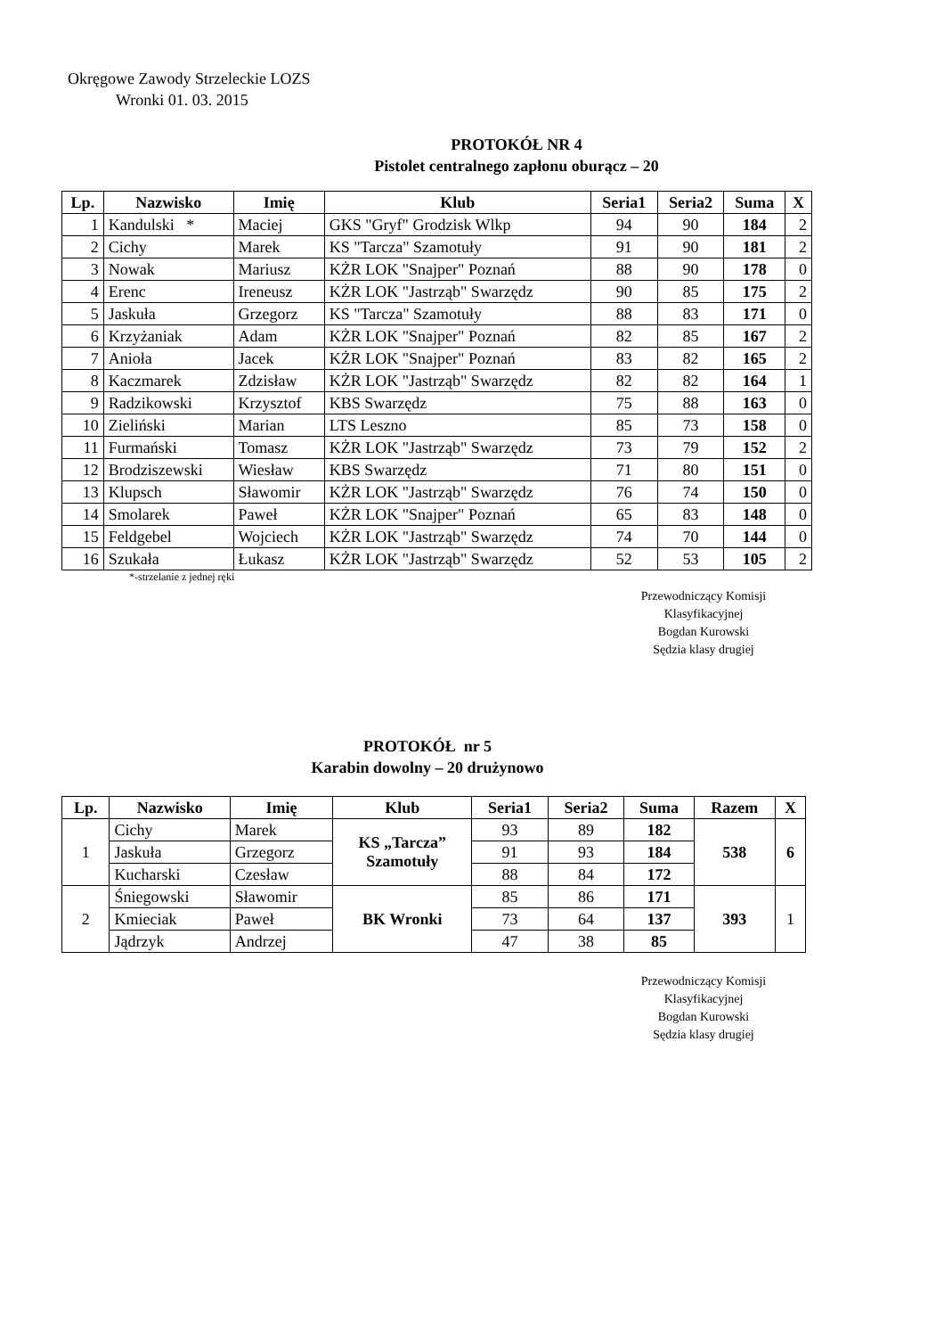Okręgowe Zawody Strzeleckie LOZS
Wronki 01. 03. 2015
PROTOKÓŁ NR 4
Pistolet centralnego zapłonu oburącz – 20
| Lp. | Nazwisko | Imię | Klub | Seria1 | Seria2 | Suma | X |
| --- | --- | --- | --- | --- | --- | --- | --- |
| 1 | Kandulski * | Maciej | GKS "Gryf" Grodzisk Wlkp | 94 | 90 | 184 | 2 |
| 2 | Cichy | Marek | KS "Tarcza" Szamotuły | 91 | 90 | 181 | 2 |
| 3 | Nowak | Mariusz | KŻR LOK "Snajper" Poznań | 88 | 90 | 178 | 0 |
| 4 | Erenc | Ireneusz | KŻR LOK "Jastrząb" Swarzędz | 90 | 85 | 175 | 2 |
| 5 | Jaskuła | Grzegorz | KS "Tarcza" Szamotuły | 88 | 83 | 171 | 0 |
| 6 | Krzyżaniak | Adam | KŻR LOK "Snajper" Poznań | 82 | 85 | 167 | 2 |
| 7 | Anioła | Jacek | KŻR LOK "Snajper" Poznań | 83 | 82 | 165 | 2 |
| 8 | Kaczmarek | Zdzisław | KŻR LOK "Jastrząb" Swarzędz | 82 | 82 | 164 | 1 |
| 9 | Radzikowski | Krzysztof | KBS Swarzędz | 75 | 88 | 163 | 0 |
| 10 | Zieliński | Marian | LTS Leszno | 85 | 73 | 158 | 0 |
| 11 | Furmański | Tomasz | KŻR LOK "Jastrząb" Swarzędz | 73 | 79 | 152 | 2 |
| 12 | Brodziszewski | Wiesław | KBS Swarzędz | 71 | 80 | 151 | 0 |
| 13 | Klupsch | Sławomir | KŻR LOK "Jastrząb" Swarzędz | 76 | 74 | 150 | 0 |
| 14 | Smolarek | Paweł | KŻR LOK "Snajper" Poznań | 65 | 83 | 148 | 0 |
| 15 | Feldgebel | Wojciech | KŻR LOK "Jastrząb" Swarzędz | 74 | 70 | 144 | 0 |
| 16 | Szukała | Łukasz | KŻR LOK "Jastrząb" Swarzędz | 52 | 53 | 105 | 2 |
*-strzelanie z jednej ręki
Przewodniczący Komisji
Klasyfikacyjnej
Bogdan Kurowski
Sędzia klasy drugiej
PROTOKÓŁ nr 5
Karabin dowolny – 20 drużynowo
| Lp. | Nazwisko | Imię | Klub | Seria1 | Seria2 | Suma | Razem | X |
| --- | --- | --- | --- | --- | --- | --- | --- | --- |
| 1 | Cichy | Marek | KS „Tarcza” Szamotuły | 93 | 89 | 182 | 538 | 6 |
| | Jaskuła | Grzegorz | | 91 | 93 | 184 | | |
| | Kucharski | Czesław | | 88 | 84 | 172 | | |
| 2 | Śniegowski | Sławomir | BK Wronki | 85 | 86 | 171 | 393 | 1 |
| | Kmieciak | Paweł | | 73 | 64 | 137 | | |
| | Jądrzyk | Andrzej | | 47 | 38 | 85 | | |
Przewodniczący Komisji
Klasyfikacyjnej
Bogdan Kurowski
Sędzia klasy drugiej